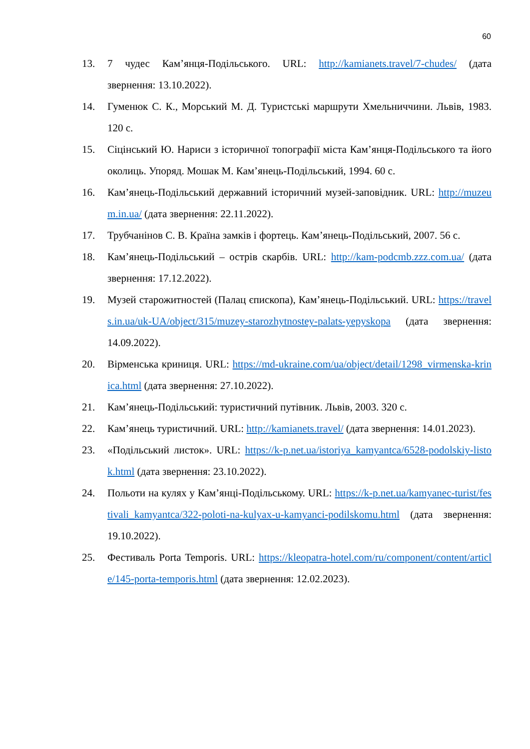60
13. 7 чудес Кам’янця-Подільського. URL: http://kamianets.travel/7-chudes/ (дата звернення: 13.10.2022).
14. Гуменюк С. К., Морський М. Д. Туристські маршрути Хмельниччини. Львів, 1983. 120 с.
15. Сіцінський Ю. Нариси з історичної топографії міста Кам’янця-Подільського та його околиць. Упоряд. Мошак М. Кам’янець-Подільський, 1994. 60 с.
16. Кам’янець-Подільський державний історичний музей-заповідник. URL: http://muzeum.in.ua/ (дата звернення: 22.11.2022).
17. Трубчанінов С. В. Країна замків і фортець. Кам’янець-Подільський, 2007. 56 с.
18. Кам’янець-Подільський – острів скарбів. URL: http://kam-podcmb.zzz.com.ua/ (дата звернення: 17.12.2022).
19. Музей старожитностей (Палац єпископа), Кам’янець-Подільський. URL: https://travels.in.ua/uk-UA/object/315/muzey-starozhytnostey-palats-yepyskopa (дата звернення: 14.09.2022).
20. Вірменська криниця. URL: https://md-ukraine.com/ua/object/detail/1298_virmenska-krinica.html (дата звернення: 27.10.2022).
21. Кам’янець-Подільський: туристичний путівник. Львів, 2003. 320 с.
22. Кам’янець туристичний. URL: http://kamianets.travel/ (дата звернення: 14.01.2023).
23. «Подільський листок». URL: https://k-p.net.ua/istoriya_kamyantca/6528-podolskiy-listok.html (дата звернення: 23.10.2022).
24. Польоти на кулях у Кам’янці-Подільському. URL: https://k-p.net.ua/kamyanec-turist/festivali_kamyantca/322-poloti-na-kulyax-u-kamyanci-podilskomu.html (дата звернення: 19.10.2022).
25. Фестиваль Porta Temporis. URL: https://kleopatra-hotel.com/ru/component/content/article/145-porta-temporis.html (дата звернення: 12.02.2023).